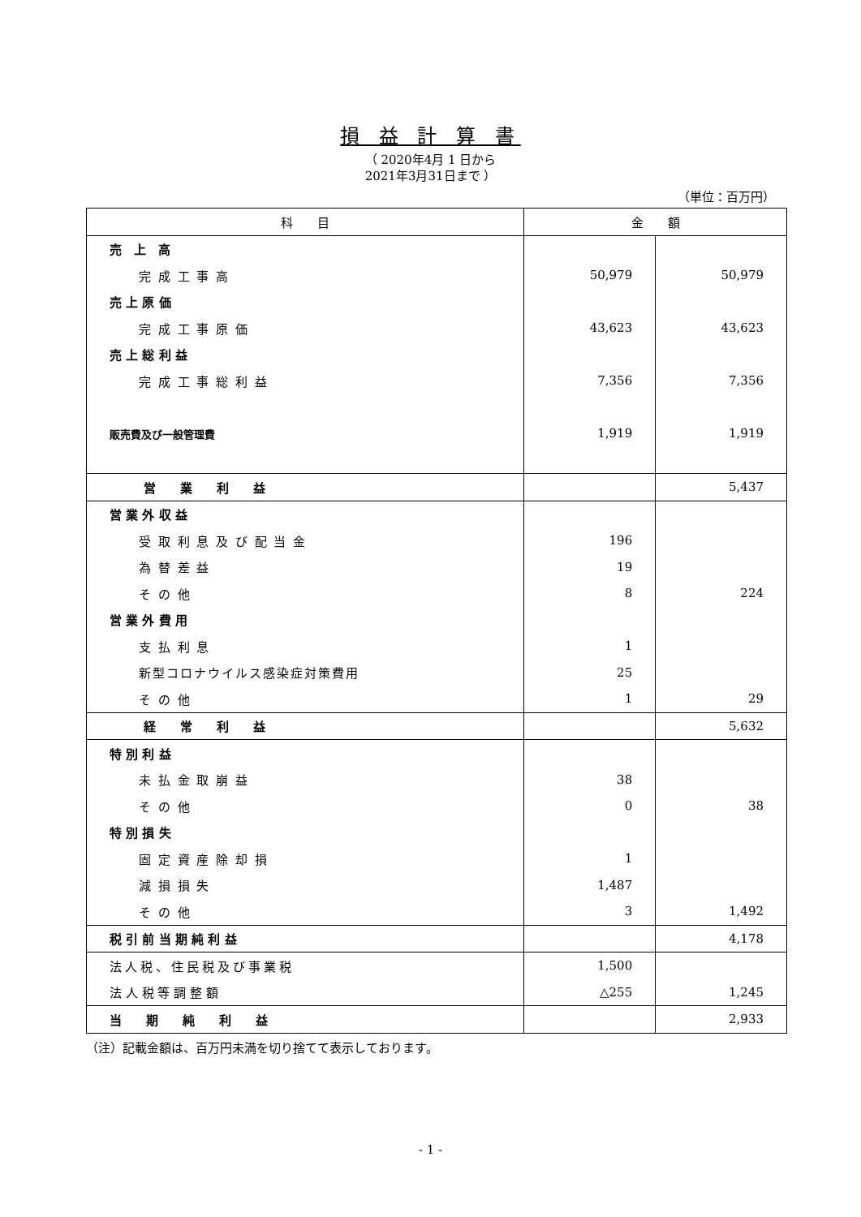損 益 計 算 書
（ 2020年4月 1 日から
2021年3月31日まで ）
（単位：百万円）
| 科 目 | 金 額 | |
| --- | --- | --- |
| 売 上 高 | | |
| 完 成 工 事 高 | 50,979 | 50,979 |
| 売 上 原 価 | | |
| 完 成 工 事 原 価 | 43,623 | 43,623 |
| 売 上 総 利 益 | | |
| 完 成 工 事 総 利 益 | 7,356 | 7,356 |
| 販売費及び一般管理費 | 1,919 | 1,919 |
| 営 業 利 益 | | 5,437 |
| 営 業 外 収 益 | | |
| 受 取 利 息 及 び 配 当 金 | 196 | |
| 為 替 差 益 | 19 | |
| そ の 他 | 8 | 224 |
| 営 業 外 費 用 | | |
| 支 払 利 息 | 1 | |
| 新型コロナウイルス感染症対策費用 | 25 | |
| そ の 他 | 1 | 29 |
| 経 常 利 益 | | 5,632 |
| 特 別 利 益 | | |
| 未 払 金 取 崩 益 | 38 | |
| そ の 他 | 0 | 38 |
| 特 別 損 失 | | |
| 固 定 資 産 除 却 損 | 1 | |
| 減 損 損 失 | 1,487 | |
| そ の 他 | 3 | 1,492 |
| 税 引 前 当 期 純 利 益 | | 4,178 |
| 法人税、住民税及び事業税 | 1,500 | |
| 法 人 税 等 調 整 額 | △255 | 1,245 |
| 当 期 純 利 益 | | 2,933 |
（注）記載金額は、百万円未満を切り捨てて表示しております。
- 1 -